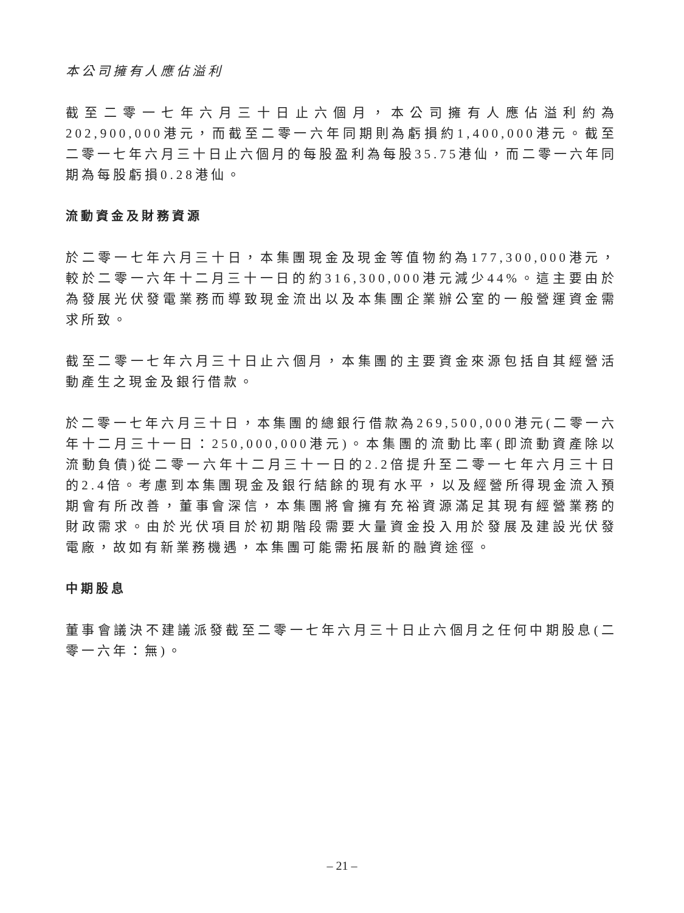本公司擁有人應佔溢利
截至二零一七年六月三十日止六個月，本公司擁有人應佔溢利約為202,900,000港元，而截至二零一六年同期則為虧損約1,400,000港元。截至二零一七年六月三十日止六個月的每股盈利為每股35.75港仙，而二零一六年同期為每股虧損0.28港仙。
流動資金及財務資源
於二零一七年六月三十日，本集團現金及現金等值物約為177,300,000港元，較於二零一六年十二月三十一日的約316,300,000港元減少44%。這主要由於為發展光伏發電業務而導致現金流出以及本集團企業辦公室的一般營運資金需求所致。
截至二零一七年六月三十日止六個月，本集團的主要資金來源包括自其經營活動產生之現金及銀行借款。
於二零一七年六月三十日，本集團的總銀行借款為269,500,000港元(二零一六年十二月三十一日：250,000,000港元)。本集團的流動比率(即流動資產除以流動負債)從二零一六年十二月三十一日的2.2倍提升至二零一七年六月三十日的2.4倍。考慮到本集團現金及銀行結餘的現有水平，以及經營所得現金流入預期會有所改善，董事會深信，本集團將會擁有充裕資源滿足其現有經營業務的財政需求。由於光伏項目於初期階段需要大量資金投入用於發展及建設光伏發電廠，故如有新業務機遇，本集團可能需拓展新的融資途徑。
中期股息
董事會議決不建議派發截至二零一七年六月三十日止六個月之任何中期股息(二零一六年：無)。
– 21 –